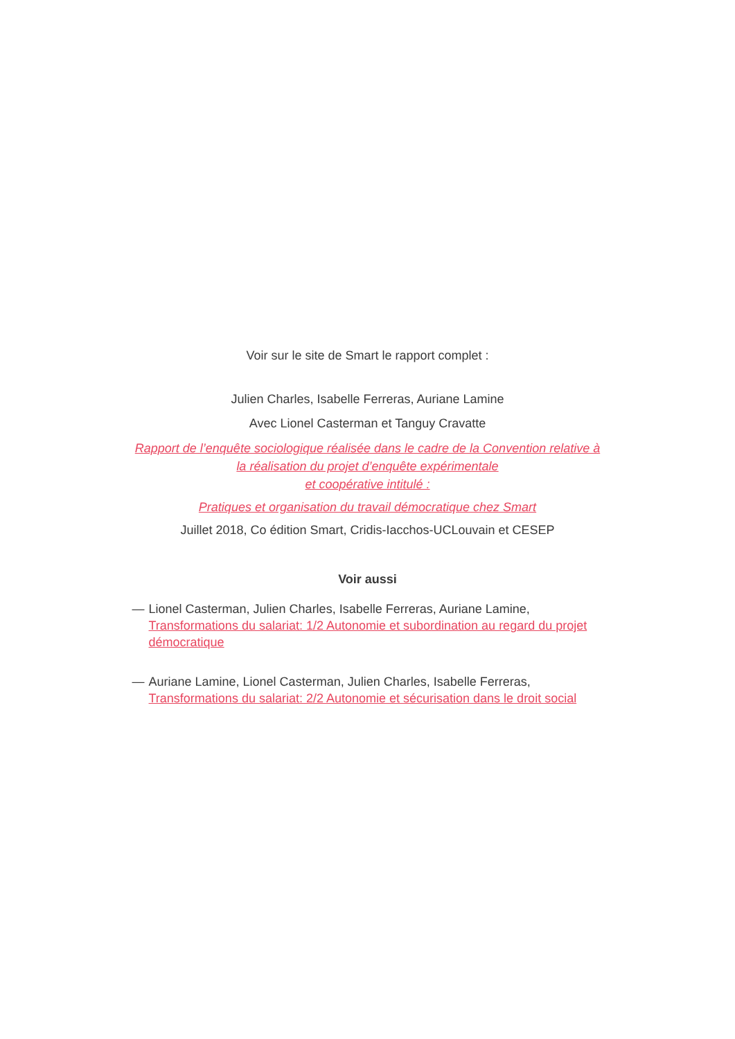Voir sur le site de Smart le rapport complet :
Julien Charles, Isabelle Ferreras, Auriane Lamine
Avec Lionel Casterman et Tanguy Cravatte
Rapport de l’enquête sociologique réalisée dans le cadre de la Convention relative à la réalisation du projet d’enquête expérimentale
et coopérative intitulé :
Pratiques et organisation du travail démocratique chez Smart
Juillet 2018, Co édition Smart, Cridis-Iacchos-UCLouvain et CESEP
Voir aussi
— Lionel Casterman, Julien Charles, Isabelle Ferreras, Auriane Lamine, Transformations du salariat: 1/2 Autonomie et subordination au regard du projet démocratique
— Auriane Lamine, Lionel Casterman, Julien Charles, Isabelle Ferreras, Transformations du salariat: 2/2 Autonomie et sécurisation dans le droit social